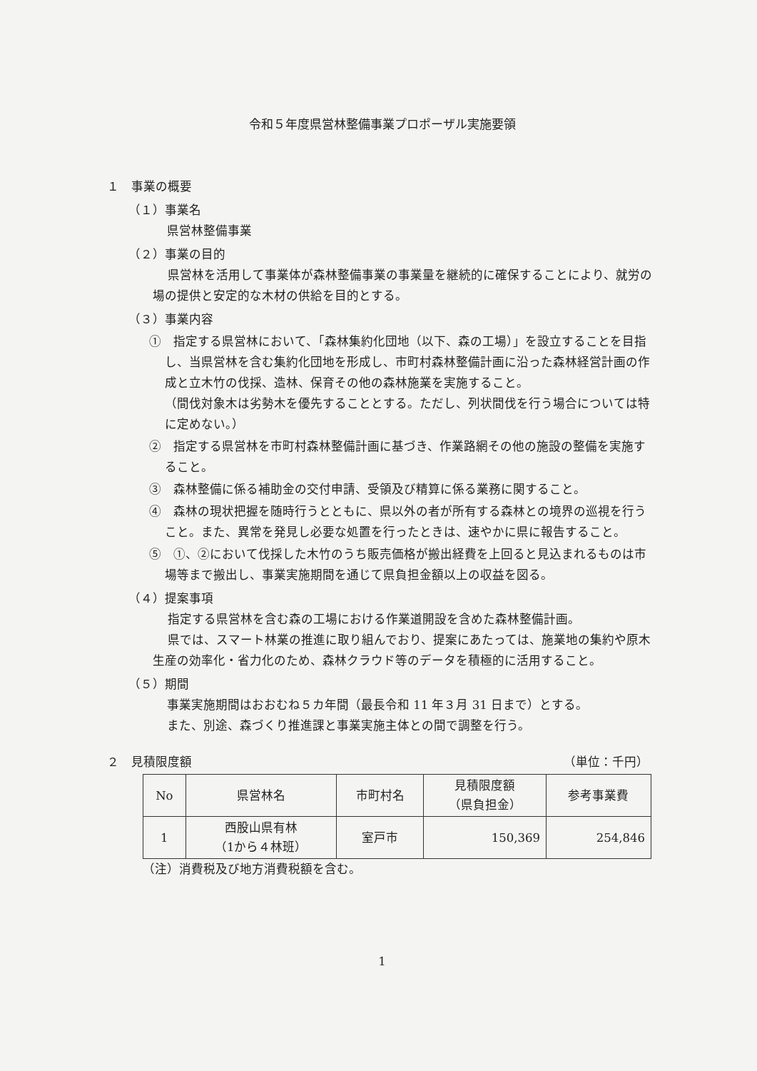令和５年度県営林整備事業プロポーザル実施要領
１　事業の概要
（１）事業名
県営林整備事業
（２）事業の目的
県営林を活用して事業体が森林整備事業の事業量を継続的に確保することにより、就労の場の提供と安定的な木材の供給を目的とする。
（３）事業内容
①　指定する県営林において、「森林集約化団地（以下、森の工場）」を設立することを目指し、当県営林を含む集約化団地を形成し、市町村森林整備計画に沿った森林経営計画の作成と立木竹の伐採、造林、保育その他の森林施業を実施すること。
（間伐対象木は劣勢木を優先することとする。ただし、列状間伐を行う場合については特に定めない。）
②　指定する県営林を市町村森林整備計画に基づき、作業路網その他の施設の整備を実施すること。
③　森林整備に係る補助金の交付申請、受領及び精算に係る業務に関すること。
④　森林の現状把握を随時行うとともに、県以外の者が所有する森林との境界の巡視を行うこと。また、異常を発見し必要な処置を行ったときは、速やかに県に報告すること。
⑤　①、②において伐採した木竹のうち販売価格が搬出経費を上回ると見込まれるものは市場等まで搬出し、事業実施期間を通じて県負担金額以上の収益を図る。
（４）提案事項
指定する県営林を含む森の工場における作業道開設を含めた森林整備計画。
県では、スマート林業の推進に取り組んでおり、提案にあたっては、施業地の集約や原木生産の効率化・省力化のため、森林クラウド等のデータを積極的に活用すること。
（５）期間
事業実施期間はおおむね５カ年間（最長令和 11 年３月 31 日まで）とする。
また、別途、森づくり推進課と事業実施主体との間で調整を行う。
２　見積限度額 （単位：千円）
| No | 県営林名 | 市町村名 | 見積限度額 （県負担金） | 参考事業費 |
| --- | --- | --- | --- | --- |
| 1 | 西股山県有林 （1から４林班） | 室戸市 | 150,369 | 254,846 |
（注）消費税及び地方消費税額を含む。
1